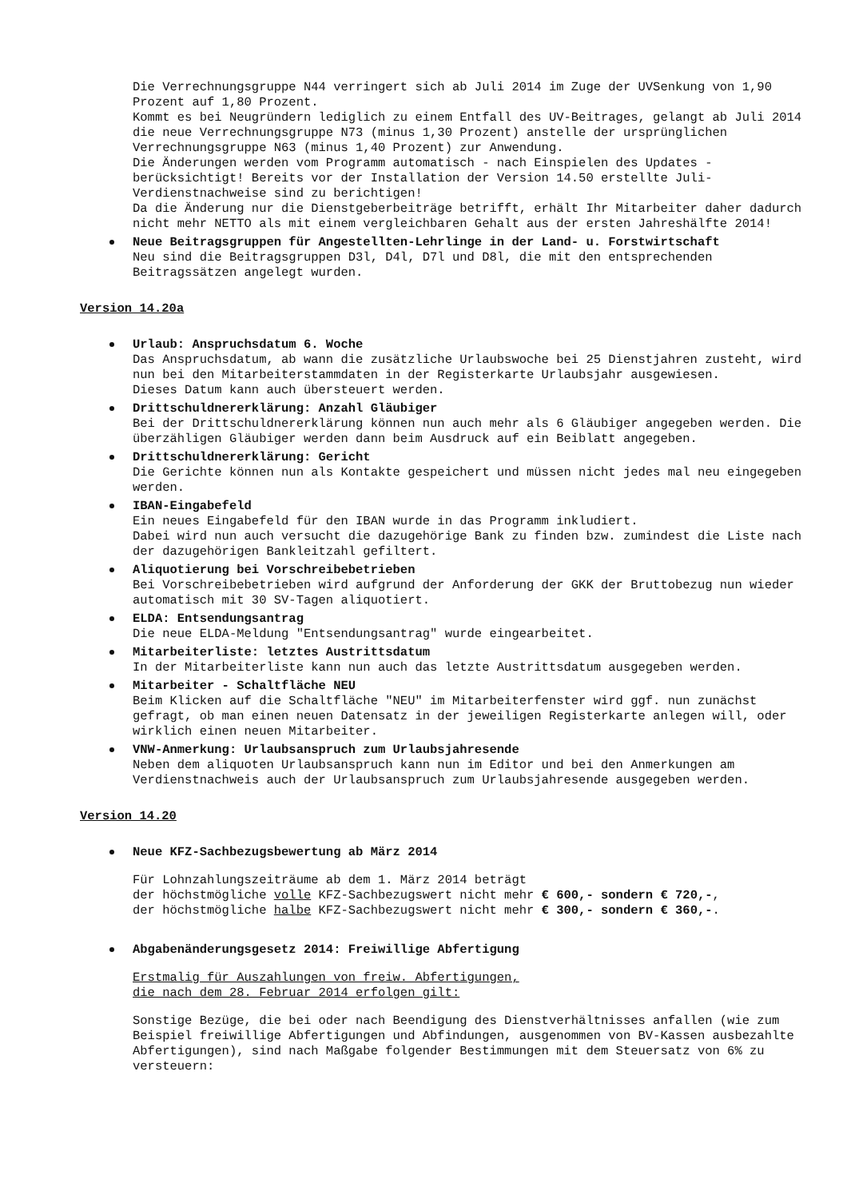Die Verrechnungsgruppe N44 verringert sich ab Juli 2014 im Zuge der UVSenkung von 1,90 Prozent auf 1,80 Prozent.
Kommt es bei Neugründern lediglich zu einem Entfall des UV-Beitrages, gelangt ab Juli 2014 die neue Verrechnungsgruppe N73 (minus 1,30 Prozent) anstelle der ursprünglichen Verrechnungsgruppe N63 (minus 1,40 Prozent) zur Anwendung.
Die Änderungen werden vom Programm automatisch - nach Einspielen des Updates - berücksichtigt! Bereits vor der Installation der Version 14.50 erstellte Juli-Verdienstnachweise sind zu berichtigen!
Da die Änderung nur die Dienstgeberbeiträge betrifft, erhält Ihr Mitarbeiter daher dadurch nicht mehr NETTO als mit einem vergleichbaren Gehalt aus der ersten Jahreshälfte 2014!
Neue Beitragsgruppen für Angestellten-Lehrlinge in der Land- u. Forstwirtschaft
Neu sind die Beitragsgruppen D3l, D4l, D7l und D8l, die mit den entsprechenden Beitragssätzen angelegt wurden.
Version 14.20a
Urlaub: Anspruchsdatum 6. Woche
Das Anspruchsdatum, ab wann die zusätzliche Urlaubswoche bei 25 Dienstjahren zusteht, wird nun bei den Mitarbeiterstammdaten in der Registerkarte Urlaubsjahr ausgewiesen.
Dieses Datum kann auch übersteuert werden.
Drittschuldnererklärung: Anzahl Gläubiger
Bei der Drittschuldnererklärung können nun auch mehr als 6 Gläubiger angegeben werden. Die überzähligen Gläubiger werden dann beim Ausdruck auf ein Beiblatt angegeben.
Drittschuldnererklärung: Gericht
Die Gerichte können nun als Kontakte gespeichert und müssen nicht jedes mal neu eingegeben werden.
IBAN-Eingabefeld
Ein neues Eingabefeld für den IBAN wurde in das Programm inkludiert.
Dabei wird nun auch versucht die dazugehörige Bank zu finden bzw. zumindest die Liste nach der dazugehörigen Bankleitzahl gefiltert.
Aliquotierung bei Vorschreibebetrieben
Bei Vorschreibebetrieben wird aufgrund der Anforderung der GKK der Bruttobezug nun wieder automatisch mit 30 SV-Tagen aliquotiert.
ELDA: Entsendungsantrag
Die neue ELDA-Meldung "Entsendungsantrag" wurde eingearbeitet.
Mitarbeiterliste: letztes Austrittsdatum
In der Mitarbeiterliste kann nun auch das letzte Austrittsdatum ausgegeben werden.
Mitarbeiter - Schaltfläche NEU
Beim Klicken auf die Schaltfläche "NEU" im Mitarbeiterfenster wird ggf. nun zunächst gefragt, ob man einen neuen Datensatz in der jeweiligen Registerkarte anlegen will, oder wirklich einen neuen Mitarbeiter.
VNW-Anmerkung: Urlaubsanspruch zum Urlaubsjahresende
Neben dem aliquoten Urlaubsanspruch kann nun im Editor und bei den Anmerkungen am Verdienstnachweis auch der Urlaubsanspruch zum Urlaubsjahresende ausgegeben werden.
Version 14.20
Neue KFZ-Sachbezugsbewertung ab März 2014
Für Lohnzahlungszeiträume ab dem 1. März 2014 beträgt
der höchstmögliche volle KFZ-Sachbezugswert nicht mehr € 600,- sondern € 720,-,
der höchstmögliche halbe KFZ-Sachbezugswert nicht mehr € 300,- sondern € 360,-.
Abgabenänderungsgesetz 2014: Freiwillige Abfertigung
Erstmalig für Auszahlungen von freiw. Abfertigungen,
die nach dem 28. Februar 2014 erfolgen gilt:
Sonstige Bezüge, die bei oder nach Beendigung des Dienstverhältnisses anfallen (wie zum Beispiel freiwillige Abfertigungen und Abfindungen, ausgenommen von BV-Kassen ausbezahlte Abfertigungen), sind nach Maßgabe folgender Bestimmungen mit dem Steuersatz von 6% zu versteuern: